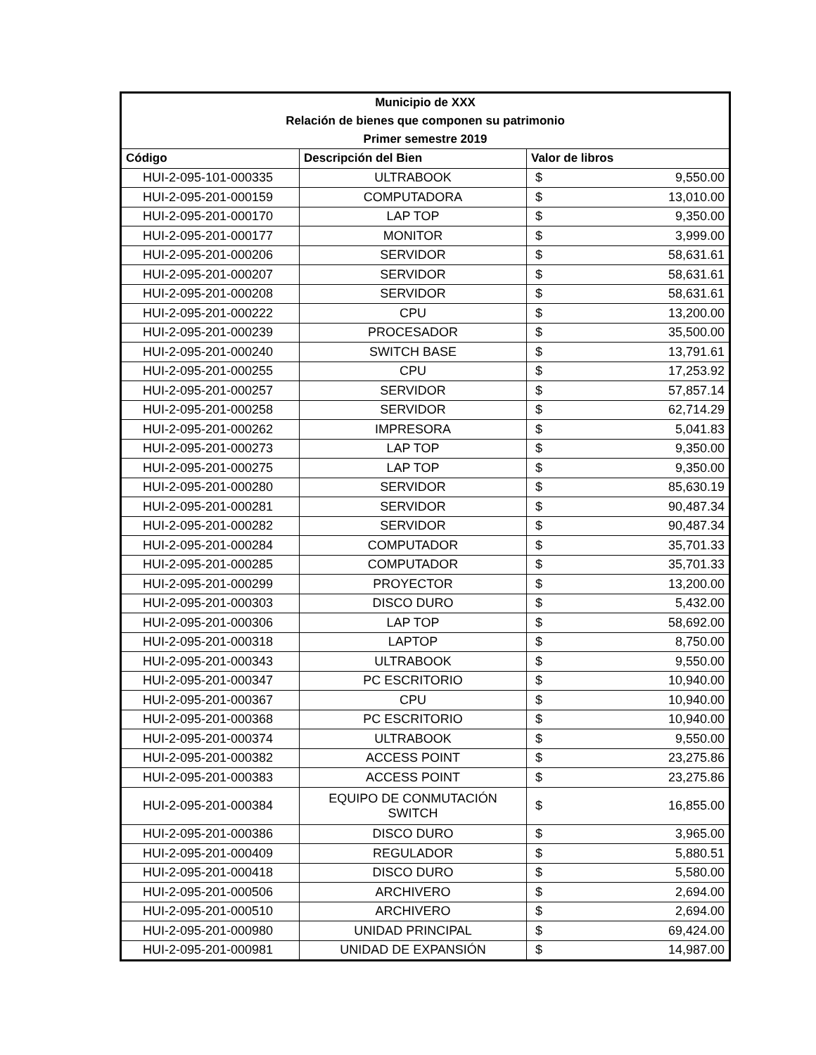| Municipio de XXX | | |
| --- | --- | --- |
| Relación de bienes que componen su patrimonio | | |
| Primer semestre 2019 | | |
| Código | Descripción del Bien | Valor de libros |
| HUI-2-095-101-000335 | ULTRABOOK | $ 9,550.00 |
| HUI-2-095-201-000159 | COMPUTADORA | $ 13,010.00 |
| HUI-2-095-201-000170 | LAP TOP | $ 9,350.00 |
| HUI-2-095-201-000177 | MONITOR | $ 3,999.00 |
| HUI-2-095-201-000206 | SERVIDOR | $ 58,631.61 |
| HUI-2-095-201-000207 | SERVIDOR | $ 58,631.61 |
| HUI-2-095-201-000208 | SERVIDOR | $ 58,631.61 |
| HUI-2-095-201-000222 | CPU | $ 13,200.00 |
| HUI-2-095-201-000239 | PROCESADOR | $ 35,500.00 |
| HUI-2-095-201-000240 | SWITCH BASE | $ 13,791.61 |
| HUI-2-095-201-000255 | CPU | $ 17,253.92 |
| HUI-2-095-201-000257 | SERVIDOR | $ 57,857.14 |
| HUI-2-095-201-000258 | SERVIDOR | $ 62,714.29 |
| HUI-2-095-201-000262 | IMPRESORA | $ 5,041.83 |
| HUI-2-095-201-000273 | LAP TOP | $ 9,350.00 |
| HUI-2-095-201-000275 | LAP TOP | $ 9,350.00 |
| HUI-2-095-201-000280 | SERVIDOR | $ 85,630.19 |
| HUI-2-095-201-000281 | SERVIDOR | $ 90,487.34 |
| HUI-2-095-201-000282 | SERVIDOR | $ 90,487.34 |
| HUI-2-095-201-000284 | COMPUTADOR | $ 35,701.33 |
| HUI-2-095-201-000285 | COMPUTADOR | $ 35,701.33 |
| HUI-2-095-201-000299 | PROYECTOR | $ 13,200.00 |
| HUI-2-095-201-000303 | DISCO DURO | $ 5,432.00 |
| HUI-2-095-201-000306 | LAP TOP | $ 58,692.00 |
| HUI-2-095-201-000318 | LAPTOP | $ 8,750.00 |
| HUI-2-095-201-000343 | ULTRABOOK | $ 9,550.00 |
| HUI-2-095-201-000347 | PC ESCRITORIO | $ 10,940.00 |
| HUI-2-095-201-000367 | CPU | $ 10,940.00 |
| HUI-2-095-201-000368 | PC ESCRITORIO | $ 10,940.00 |
| HUI-2-095-201-000374 | ULTRABOOK | $ 9,550.00 |
| HUI-2-095-201-000382 | ACCESS POINT | $ 23,275.86 |
| HUI-2-095-201-000383 | ACCESS POINT | $ 23,275.86 |
| HUI-2-095-201-000384 | EQUIPO DE CONMUTACIÓN SWITCH | $ 16,855.00 |
| HUI-2-095-201-000386 | DISCO DURO | $ 3,965.00 |
| HUI-2-095-201-000409 | REGULADOR | $ 5,880.51 |
| HUI-2-095-201-000418 | DISCO DURO | $ 5,580.00 |
| HUI-2-095-201-000506 | ARCHIVERO | $ 2,694.00 |
| HUI-2-095-201-000510 | ARCHIVERO | $ 2,694.00 |
| HUI-2-095-201-000980 | UNIDAD PRINCIPAL | $ 69,424.00 |
| HUI-2-095-201-000981 | UNIDAD DE EXPANSIÓN | $ 14,987.00 |